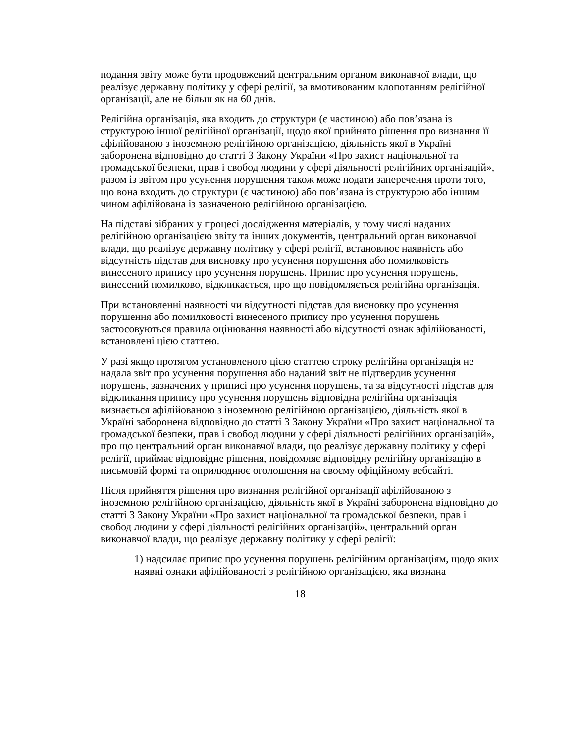подання звіту може бути продовжений центральним органом виконавчої влади, що реалізує державну політику у сфері релігії, за вмотивованим клопотанням релігійної організації, але не більш як на 60 днів.
Релігійна організація, яка входить до структури (є частиною) або пов’язана із структурою іншої релігійної організації, щодо якої прийнято рішення про визнання її афілійованою з іноземною релігійною організацією, діяльність якої в Україні заборонена відповідно до статті 3 Закону України «Про захист національної та громадської безпеки, прав і свобод людини у сфері діяльності релігійних організацій», разом із звітом про усунення порушення також може подати заперечення проти того, що вона входить до структури (є частиною) або пов’язана із структурою або іншим чином афілійована із зазначеною релігійною організацією.
На підставі зібраних у процесі дослідження матеріалів, у тому числі наданих релігійною організацією звіту та інших документів, центральний орган виконавчої влади, що реалізує державну політику у сфері релігії, встановлює наявність або відсутність підстав для висновку про усунення порушення або помилковість винесеного припису про усунення порушень. Припис про усунення порушень, винесений помилково, відкликається, про що повідомляється релігійна організація.
При встановленні наявності чи відсутності підстав для висновку про усунення порушення або помилковості винесеного припису про усунення порушень застосовуються правила оцінювання наявності або відсутності ознак афілійованості, встановлені цією статтею.
У разі якщо протягом установленого цією статтею строку релігійна організація не надала звіт про усунення порушення або наданий звіт не підтвердив усунення порушень, зазначених у приписі про усунення порушень, та за відсутності підстав для відкликання припису про усунення порушень відповідна релігійна організація визнається афілійованою з іноземною релігійною організацією, діяльність якої в Україні заборонена відповідно до статті 3 Закону України «Про захист національної та громадської безпеки, прав і свобод людини у сфері діяльності релігійних організацій», про що центральний орган виконавчої влади, що реалізує державну політику у сфері релігії, приймає відповідне рішення, повідомляє відповідну релігійну організацію в письмовій формі та оприлюднює оголошення на своєму офіційному вебсайті.
Після прийняття рішення про визнання релігійної організації афілійованою з іноземною релігійною організацією, діяльність якої в Україні заборонена відповідно до статті 3 Закону України «Про захист національної та громадської безпеки, прав і свобод людини у сфері діяльності релігійних організацій», центральний орган виконавчої влади, що реалізує державну політику у сфері релігії:
1) надсилає припис про усунення порушень релігійним організаціям, щодо яких наявні ознаки афілійованості з релігійною організацією, яка визнана
18